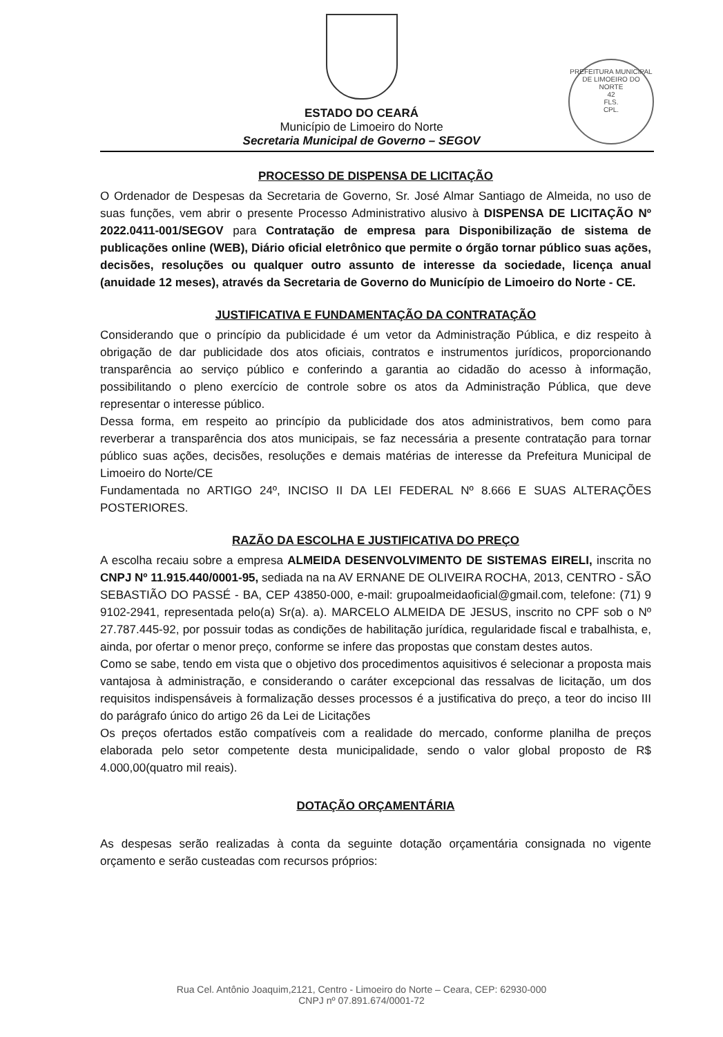PREFEITURA MUNICIPAL DE LIMOEIRO DO NORTE
42
FLS.
CPL.
ESTADO DO CEARÁ
Município de Limoeiro do Norte
Secretaria Municipal de Governo – SEGOV
PROCESSO DE DISPENSA DE LICITAÇÃO
O Ordenador de Despesas da Secretaria de Governo, Sr. José Almar Santiago de Almeida, no uso de suas funções, vem abrir o presente Processo Administrativo alusivo à DISPENSA DE LICITAÇÃO Nº 2022.0411-001/SEGOV para Contratação de empresa para Disponibilização de sistema de publicações online (WEB), Diário oficial eletrônico que permite o órgão tornar público suas ações, decisões, resoluções ou qualquer outro assunto de interesse da sociedade, licença anual (anuidade 12 meses), através da Secretaria de Governo do Município de Limoeiro do Norte - CE.
JUSTIFICATIVA E FUNDAMENTAÇÃO DA CONTRATAÇÃO
Considerando que o princípio da publicidade é um vetor da Administração Pública, e diz respeito à obrigação de dar publicidade dos atos oficiais, contratos e instrumentos jurídicos, proporcionando transparência ao serviço público e conferindo a garantia ao cidadão do acesso à informação, possibilitando o pleno exercício de controle sobre os atos da Administração Pública, que deve representar o interesse público.
Dessa forma, em respeito ao princípio da publicidade dos atos administrativos, bem como para reverberar a transparência dos atos municipais, se faz necessária a presente contratação para tornar público suas ações, decisões, resoluções e demais matérias de interesse da Prefeitura Municipal de Limoeiro do Norte/CE
Fundamentada no ARTIGO 24º, INCISO II DA LEI FEDERAL Nº 8.666 E SUAS ALTERAÇÕES POSTERIORES.
RAZÃO DA ESCOLHA E JUSTIFICATIVA DO PREÇO
A escolha recaiu sobre a empresa ALMEIDA DESENVOLVIMENTO DE SISTEMAS EIRELI, inscrita no CNPJ Nº 11.915.440/0001-95, sediada na na AV ERNANE DE OLIVEIRA ROCHA, 2013, CENTRO - SÃO SEBASTIÃO DO PASSÉ - BA, CEP 43850-000, e-mail: grupoalmeidaoficial@gmail.com, telefone: (71) 9 9102-2941, representada pelo(a) Sr(a). a). MARCELO ALMEIDA DE JESUS, inscrito no CPF sob o Nº 27.787.445-92, por possuir todas as condições de habilitação jurídica, regularidade fiscal e trabalhista, e, ainda, por ofertar o menor preço, conforme se infere das propostas que constam destes autos.
Como se sabe, tendo em vista que o objetivo dos procedimentos aquisitivos é selecionar a proposta mais vantajosa à administração, e considerando o caráter excepcional das ressalvas de licitação, um dos requisitos indispensáveis à formalização desses processos é a justificativa do preço, a teor do inciso III do parágrafo único do artigo 26 da Lei de Licitações
Os preços ofertados estão compatíveis com a realidade do mercado, conforme planilha de preços elaborada pelo setor competente desta municipalidade, sendo o valor global proposto de R$ 4.000,00(quatro mil reais).
DOTAÇÃO ORÇAMENTÁRIA
As despesas serão realizadas à conta da seguinte dotação orçamentária consignada no vigente orçamento e serão custeadas com recursos próprios:
Rua Cel. Antônio Joaquim,2121, Centro - Limoeiro do Norte – Ceara, CEP: 62930-000
CNPJ nº 07.891.674/0001-72